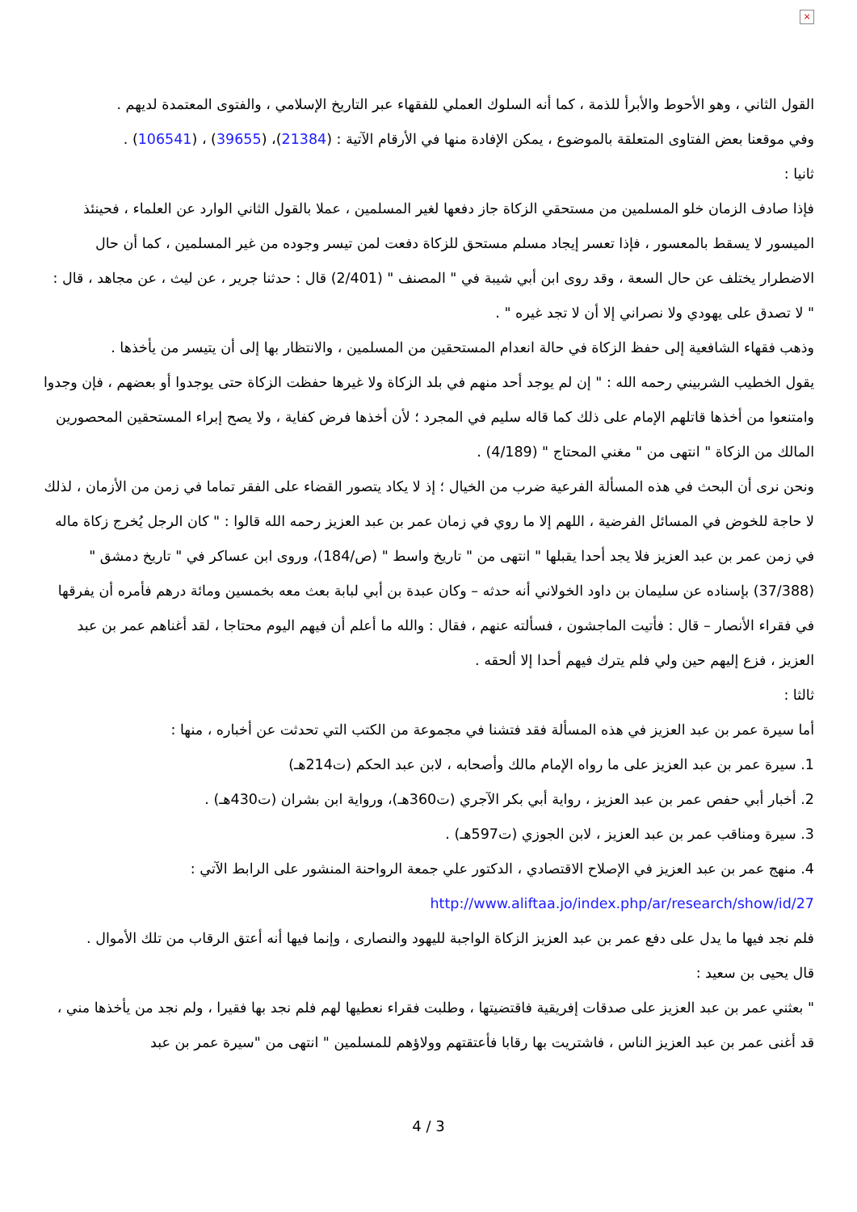×
القول الثاني ، وهو الأحوط والأبرأ للذمة ، كما أنه السلوك العملي للفقهاء عبر التاريخ الإسلامي ، والفتوى المعتمدة لديهم .
وفي موقعنا بعض الفتاوى المتعلقة بالموضوع ، يمكن الإفادة منها في الأرقام الآتية : (21384)، (39655) ، (106541) .
ثانيا :
فإذا صادف الزمان خلو المسلمين من مستحقي الزكاة جاز دفعها لغير المسلمين ، عملا بالقول الثاني الوارد عن العلماء ، فحينئذ الميسور لا يسقط بالمعسور ، فإذا تعسر إيجاد مسلم مستحق للزكاة دفعت لمن تيسر وجوده من غير المسلمين ، كما أن حال الاضطرار يختلف عن حال السعة ، وقد روى ابن أبي شيبة في " المصنف " (2/401) قال : حدثنا جرير ، عن ليث ، عن مجاهد ، قال : " لا تصدق على يهودي ولا نصراني إلا أن لا تجد غيره " .
وذهب فقهاء الشافعية إلى حفظ الزكاة في حالة انعدام المستحقين من المسلمين ، والانتظار بها إلى أن يتيسر من يأخذها .
يقول الخطيب الشربيني رحمه الله : " إن لم يوجد أحد منهم في بلد الزكاة ولا غيرها حفظت الزكاة حتى يوجدوا أو بعضهم ، فإن وجدوا وامتنعوا من أخذها قاتلهم الإمام على ذلك كما قاله سليم في المجرد ؛ لأن أخذها فرض كفاية ، ولا يصح إبراء المستحقين المحصورين المالك من الزكاة " انتهى من " مغني المحتاج " (4/189) .
ونحن نرى أن البحث في هذه المسألة الفرعية ضرب من الخيال ؛ إذ لا يكاد يتصور القضاء على الفقر تماما في زمن من الأزمان ، لذلك لا حاجة للخوض في المسائل الفرضية ، اللهم إلا ما روي في زمان عمر بن عبد العزيز رحمه الله قالوا : " كان الرجل يُخرج زكاة ماله في زمن عمر بن عبد العزيز فلا يجد أحدا يقبلها " انتهى من " تاريخ واسط " (ص/184)، وروى ابن عساكر في " تاريخ دمشق " (37/388) بإسناده عن سليمان بن داود الخولاني أنه حدثه – وكان عبدة بن أبي لبابة بعث معه بخمسين ومائة درهم فأمره أن يفرقها في فقراء الأنصار – قال : فأتيت الماجشون ، فسألته عنهم ، فقال : والله ما أعلم أن فيهم اليوم محتاجا ، لقد أغناهم عمر بن عبد العزيز ، فزع إليهم حين ولي فلم يترك فيهم أحدا إلا ألحقه .
ثالثا :
أما سيرة عمر بن عبد العزيز في هذه المسألة فقد فتشنا في مجموعة من الكتب التي تحدثت عن أخباره ، منها :
1. سيرة عمر بن عبد العزيز على ما رواه الإمام مالك وأصحابه ، لابن عبد الحكم (ت214هـ)
2. أخبار أبي حفص عمر بن عبد العزيز ، رواية أبي بكر الآجري (ت360هـ)، ورواية ابن بشران (ت430هـ) .
3. سيرة ومناقب عمر بن عبد العزيز ، لابن الجوزي (ت597هـ) .
4. منهج عمر بن عبد العزيز في الإصلاح الاقتصادي ، الدكتور علي جمعة الرواحنة المنشور على الرابط الآتي :
http://www.aliftaa.jo/index.php/ar/research/show/id/27
فلم نجد فيها ما يدل على دفع عمر بن عبد العزيز الزكاة الواجبة لليهود والنصارى ، وإنما فيها أنه أعتق الرقاب من تلك الأموال .
قال يحيى بن سعيد :
" بعثني عمر بن عبد العزيز على صدقات إفريقية فاقتضيتها ، وطلبت فقراء نعطيها لهم فلم نجد بها فقيرا ، ولم نجد من يأخذها مني ، قد أغنى عمر بن عبد العزيز الناس ، فاشتريت بها رقابا فأعتقتهم وولاؤهم للمسلمين " انتهى من "سيرة عمر بن عبد
4 / 3